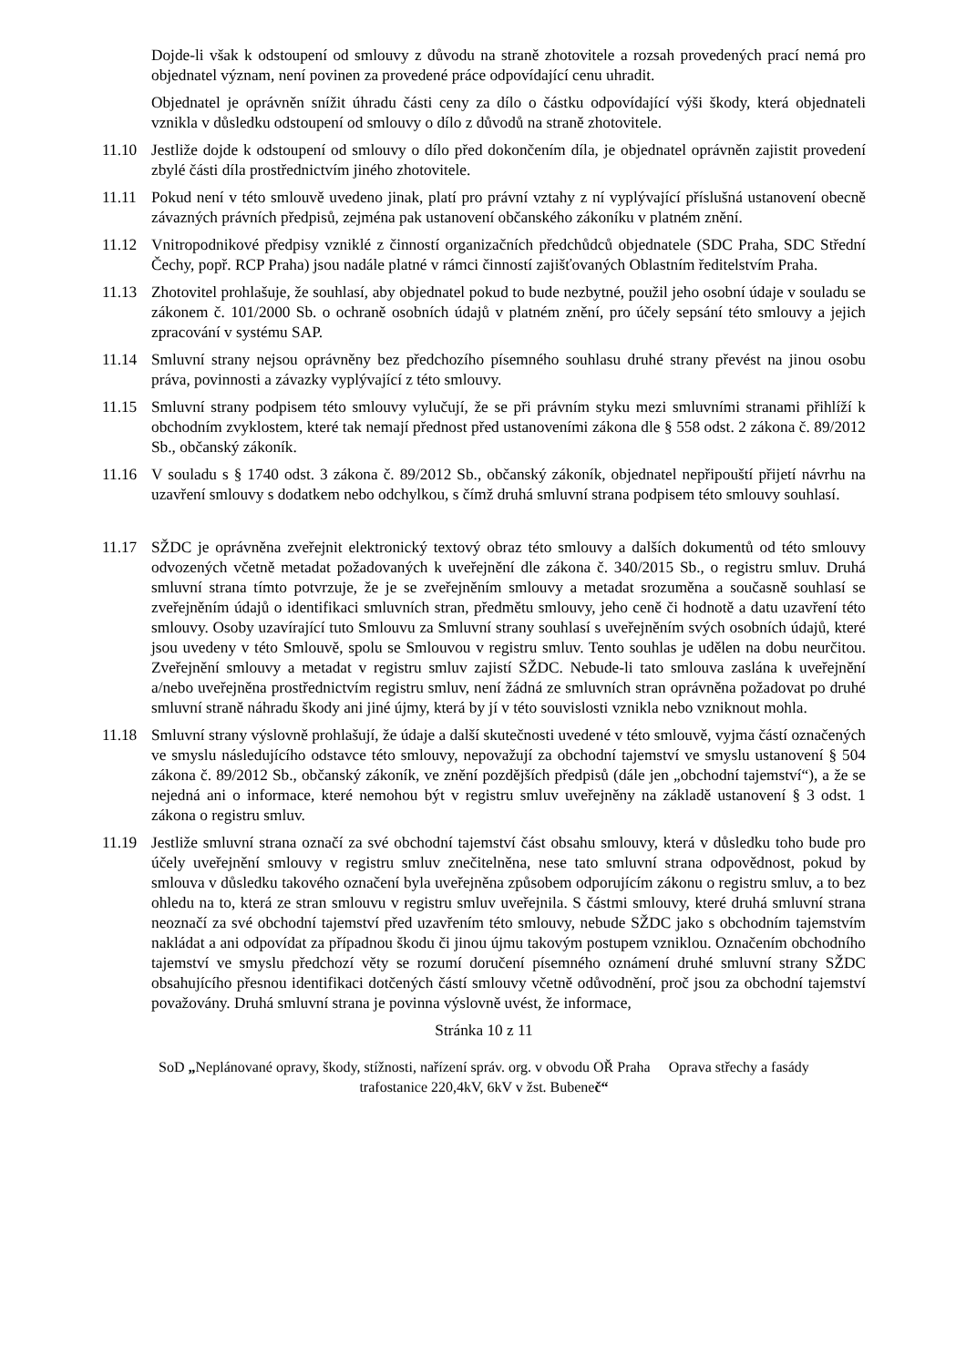Dojde-li však k odstoupení od smlouvy z důvodu na straně zhotovitele a rozsah provedených prací nemá pro objednatel význam, není povinen za provedené práce odpovídající cenu uhradit.
Objednatel je oprávněn snížit úhradu části ceny za dílo o částku odpovídající výši škody, která objednateli vznikla v důsledku odstoupení od smlouvy o dílo z důvodů na straně zhotovitele.
11.10 Jestliže dojde k odstoupení od smlouvy o dílo před dokončením díla, je objednatel oprávněn zajistit provedení zbylé části díla prostřednictvím jiného zhotovitele.
11.11 Pokud není v této smlouvě uvedeno jinak, platí pro právní vztahy z ní vyplývající příslušná ustanovení obecně závazných právních předpisů, zejména pak ustanovení občanského zákoníku v platném znění.
11.12 Vnitropodnikové předpisy vzniklé z činností organizačních předchůdců objednatele (SDC Praha, SDC Střední Čechy, popř. RCP Praha) jsou nadále platné v rámci činností zajišťovaných Oblastním ředitelstvím Praha.
11.13 Zhotovitel prohlašuje, že souhlasí, aby objednatel pokud to bude nezbytné, použil jeho osobní údaje v souladu se zákonem č. 101/2000 Sb. o ochraně osobních údajů v platném znění, pro účely sepsání této smlouvy a jejich zpracování v systému SAP.
11.14 Smluvní strany nejsou oprávněny bez předchozího písemného souhlasu druhé strany převést na jinou osobu práva, povinnosti a závazky vyplývající z této smlouvy.
11.15 Smluvní strany podpisem této smlouvy vylučují, že se při právním styku mezi smluvními stranami přihlíží k obchodním zvyklostem, které tak nemají přednost před ustanoveními zákona dle § 558 odst. 2 zákona č. 89/2012 Sb., občanský zákoník.
11.16 V souladu s § 1740 odst. 3 zákona č. 89/2012 Sb., občanský zákoník, objednatel nepřipouští přijetí návrhu na uzavření smlouvy s dodatkem nebo odchylkou, s čímž druhá smluvní strana podpisem této smlouvy souhlasí.
11.17 SŽDC je oprávněna zveřejnit elektronický textový obraz této smlouvy a dalších dokumentů od této smlouvy odvozených včetně metadat požadovaných k uveřejnění dle zákona č. 340/2015 Sb., o registru smluv. Druhá smluvní strana tímto potvrzuje, že je se zveřejněním smlouvy a metadat srozuměna a současně souhlasí se zveřejněním údajů o identifikaci smluvních stran, předmětu smlouvy, jeho ceně či hodnotě a datu uzavření této smlouvy. Osoby uzavírající tuto Smlouvu za Smluvní strany souhlasí s uveřejněním svých osobních údajů, které jsou uvedeny v této Smlouvě, spolu se Smlouvou v registru smluv. Tento souhlas je udělen na dobu neurčitou. Zveřejnění smlouvy a metadat v registru smluv zajistí SŽDC. Nebude-li tato smlouva zaslána k uveřejnění a/nebo uveřejněna prostřednictvím registru smluv, není žádná ze smluvních stran oprávněna požadovat po druhé smluvní straně náhradu škody ani jiné újmy, která by jí v této souvislosti vznikla nebo vzniknout mohla.
11.18 Smluvní strany výslovně prohlašují, že údaje a další skutečnosti uvedené v této smlouvě, vyjma částí označených ve smyslu následujícího odstavce této smlouvy, nepovažují za obchodní tajemství ve smyslu ustanovení § 504 zákona č. 89/2012 Sb., občanský zákoník, ve znění pozdějších předpisů (dále jen „obchodní tajemství“), a že se nejedná ani o informace, které nemohou být v registru smluv uveřejněny na základě ustanovení § 3 odst. 1 zákona o registru smluv.
11.19 Jestliže smluvní strana označí za své obchodní tajemství část obsahu smlouvy, která v důsledku toho bude pro účely uveřejnění smlouvy v registru smluv znečitelněna, nese tato smluvní strana odpovědnost, pokud by smlouva v důsledku takového označení byla uveřejněna způsobem odporujícím zákonu o registru smluv, a to bez ohledu na to, která ze stran smlouvu v registru smluv uveřejnila. S částmi smlouvy, které druhá smluvní strana neoznačí za své obchodní tajemství před uzavřením této smlouvy, nebude SŽDC jako s obchodním tajemstvím nakládat a ani odpovídat za případnou škodu či jinou újmu takovým postupem vzniklou. Označením obchodního tajemství ve smyslu předchozí věty se rozumí doručení písemného oznámení druhé smluvní strany SŽDC obsahujícího přesnou identifikaci dotčených částí smlouvy včetně odůvodnění, proč jsou za obchodní tajemství považovány. Druhá smluvní strana je povinna výslovně uvést, že informace,
Stránka 10 z 11
SoD „Neplánované opravy, škody, stížnosti, nařízení správ. org. v obvodu OŘ Praha Oprava střechy a fasády
trafostanice 220,4kV, 6kV v žst. Bubeneč“